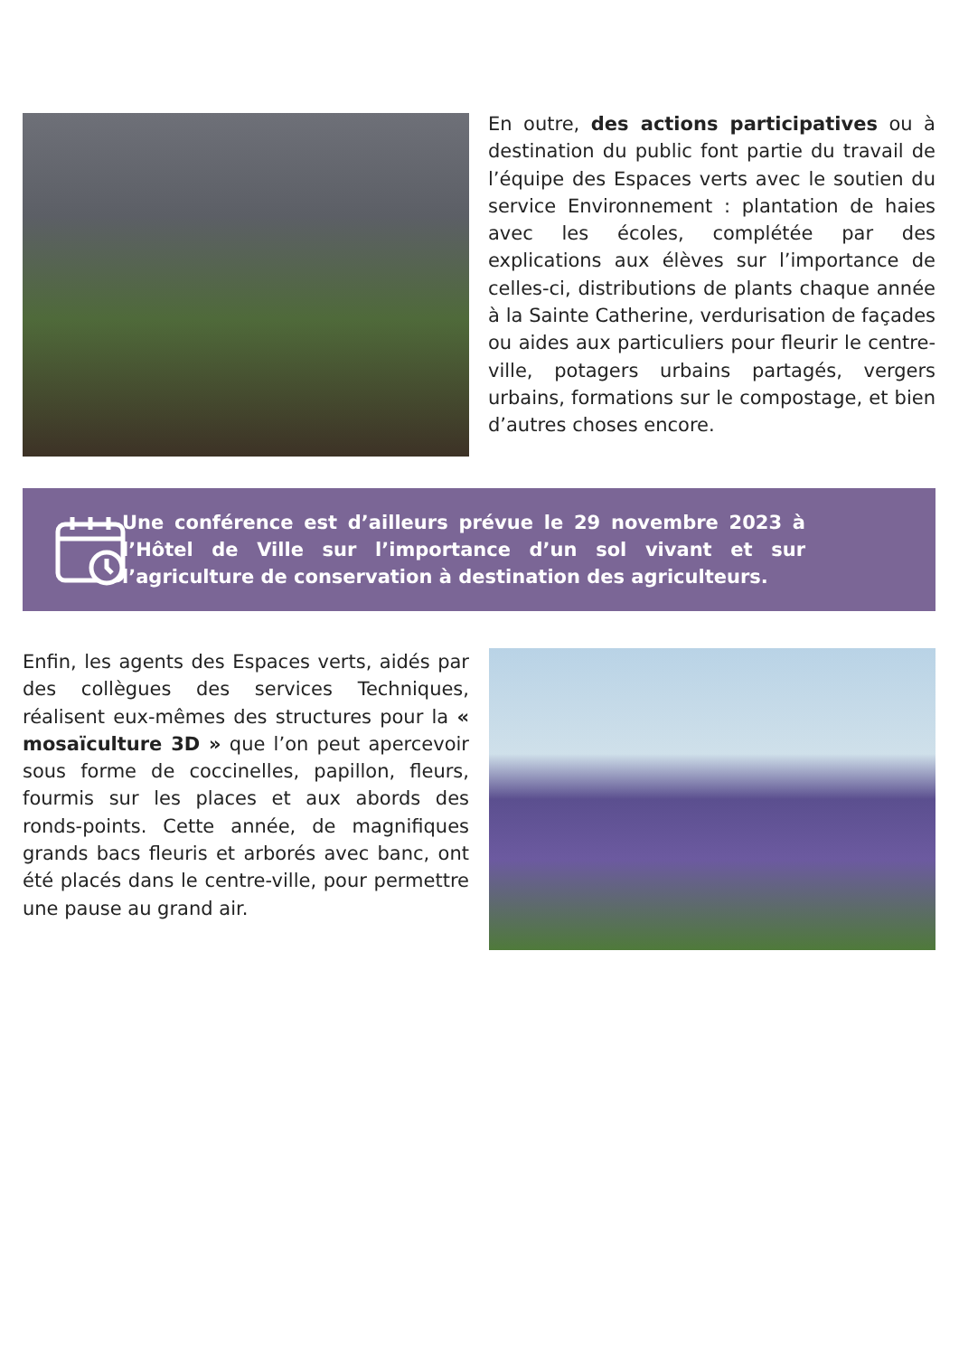En outre, des actions participatives ou à destination du public font partie du travail de l’équipe des Espaces verts avec le soutien du service Environnement : plantation de haies avec les écoles, complétée par des explications aux élèves sur l’importance de celles-ci, distributions de plants chaque année à la Sainte Catherine, verdurisation de façades ou aides aux particuliers pour fleurir le centre-ville, potagers urbains partagés, vergers urbains, formations sur le compostage, et bien d’autres choses encore.
Une conférence est d’ailleurs prévue le 29 novembre 2023 à l’Hôtel de Ville sur l’importance d’un sol vivant et sur l’agriculture de conservation à destination des agriculteurs.
Enfin, les agents des Espaces verts, aidés par des collègues des services Techniques, réalisent eux-mêmes des structures pour la « mosaïculture 3D » que l’on peut apercevoir sous forme de coccinelles, papillon, fleurs, fourmis sur les places et aux abords des ronds-points. Cette année, de magnifiques grands bacs fleuris et arborés avec banc, ont été placés dans le centre-ville, pour permettre une pause au grand air.